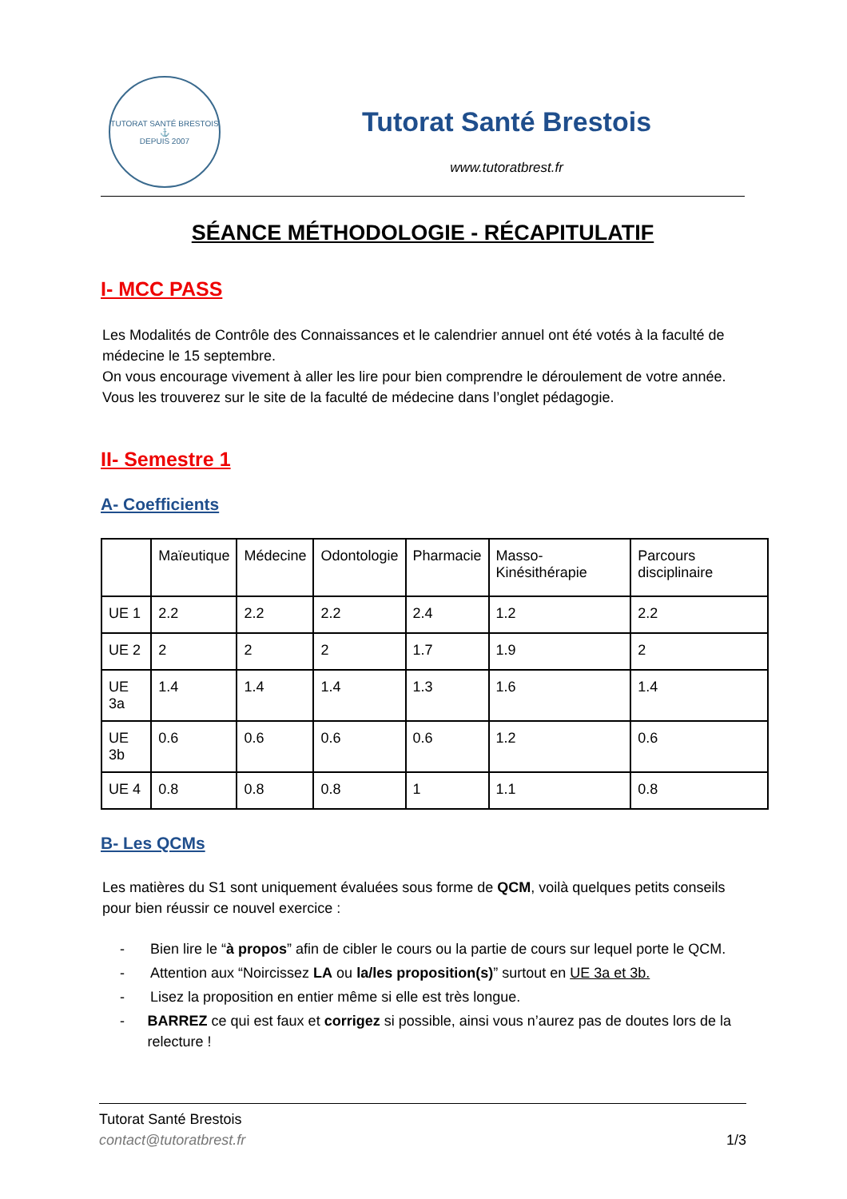TUTORAT SANTÉ BRESTOIS
⚓
DEPUIS 2007
Tutorat Santé Brestois
www.tutoratbrest.fr
SÉANCE MÉTHODOLOGIE - RÉCAPITULATIF
I- MCC PASS
Les Modalités de Contrôle des Connaissances et le calendrier annuel ont été votés à la faculté de médecine le 15 septembre.
On vous encourage vivement à aller les lire pour bien comprendre le déroulement de votre année. Vous les trouverez sur le site de la faculté de médecine dans l’onglet pédagogie.
II- Semestre 1
A- Coefficients
| | Maïeutique | Médecine | Odontologie | Pharmacie | Masso-Kinésithérapie | Parcours disciplinaire |
| UE 1 | 2.2 | 2.2 | 2.2 | 2.4 | 1.2 | 2.2 |
| UE 2 | 2 | 2 | 2 | 1.7 | 1.9 | 2 |
| UE 3a | 1.4 | 1.4 | 1.4 | 1.3 | 1.6 | 1.4 |
| UE 3b | 0.6 | 0.6 | 0.6 | 0.6 | 1.2 | 0.6 |
| UE 4 | 0.8 | 0.8 | 0.8 | 1 | 1.1 | 0.8 |
B- Les QCMs
Les matières du S1 sont uniquement évaluées sous forme de QCM, voilà quelques petits conseils pour bien réussir ce nouvel exercice :
- Bien lire le “à propos” afin de cibler le cours ou la partie de cours sur lequel porte le QCM.
- Attention aux “Noircissez LA ou la/les proposition(s)” surtout en UE 3a et 3b.
- Lisez la proposition en entier même si elle est très longue.
- BARREZ ce qui est faux et corrigez si possible, ainsi vous n’aurez pas de doutes lors de la relecture !
Tutorat Santé Brestois
contact@tutoratbrest.fr 1/3